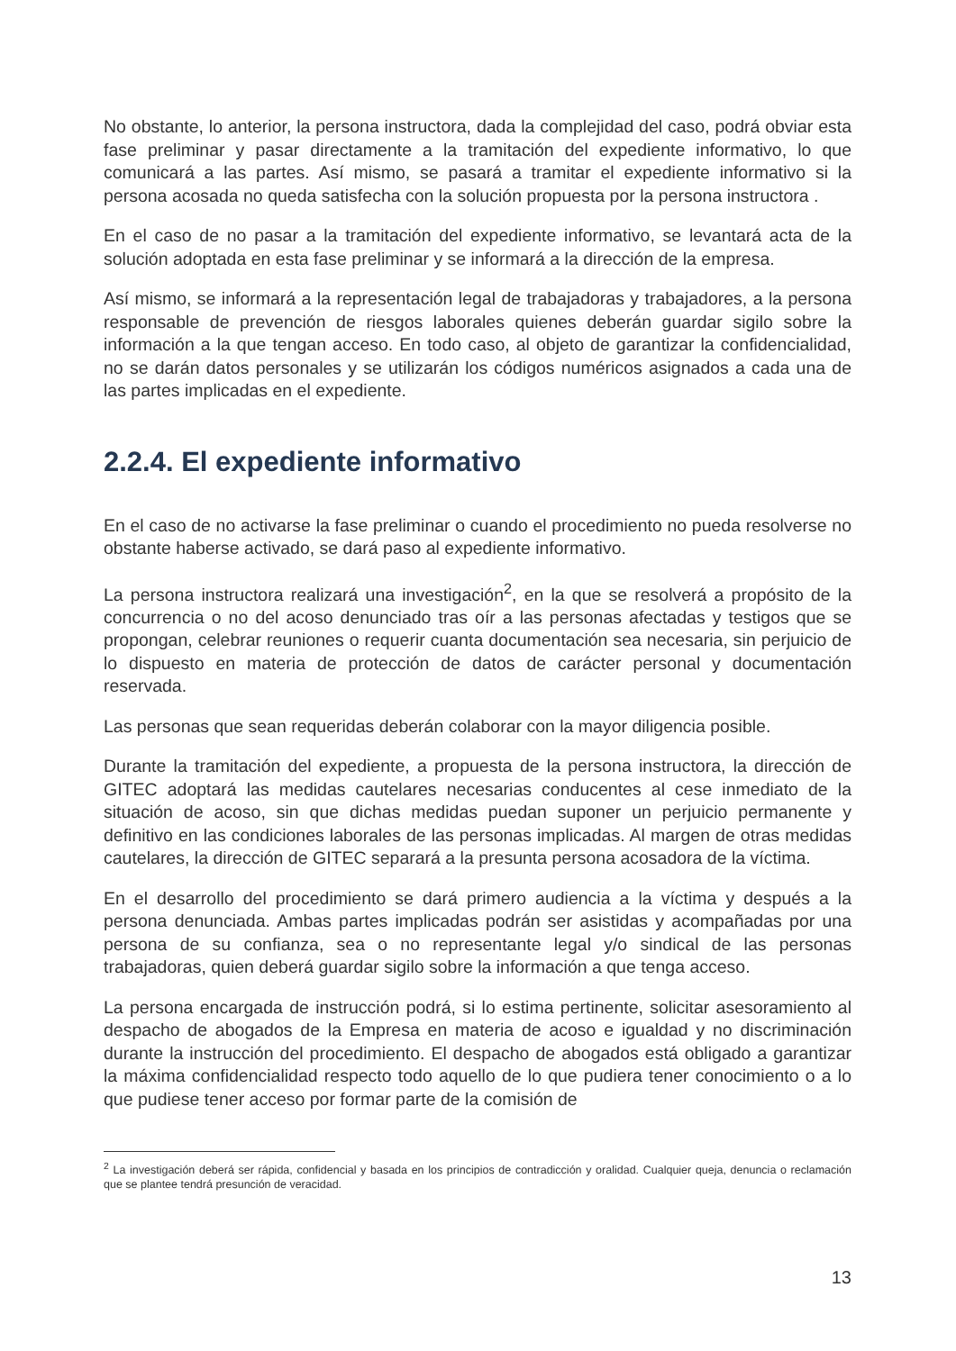No obstante, lo anterior, la persona instructora, dada la complejidad del caso, podrá obviar esta fase preliminar y pasar directamente a la tramitación del expediente informativo, lo que comunicará a las partes. Así mismo, se pasará a tramitar el expediente informativo si la persona acosada no queda satisfecha con la solución propuesta por la persona instructora .
En el caso de no pasar a la tramitación del expediente informativo, se levantará acta de la solución adoptada en esta fase preliminar y se informará a la dirección de la empresa.
Así mismo, se informará a la representación legal de trabajadoras y trabajadores, a la persona responsable de prevención de riesgos laborales quienes deberán guardar sigilo sobre la información a la que tengan acceso. En todo caso, al objeto de garantizar la confidencialidad, no se darán datos personales y se utilizarán los códigos numéricos asignados a cada una de las partes implicadas en el expediente.
2.2.4. El expediente informativo
En el caso de no activarse la fase preliminar o cuando el procedimiento no pueda resolverse no obstante haberse activado, se dará paso al expediente informativo.
La persona instructora realizará una investigación<sup>2</sup>, en la que se resolverá a propósito de la concurrencia o no del acoso denunciado tras oír a las personas afectadas y testigos que se propongan, celebrar reuniones o requerir cuanta documentación sea necesaria, sin perjuicio de lo dispuesto en materia de protección de datos de carácter personal y documentación reservada.
Las personas que sean requeridas deberán colaborar con la mayor diligencia posible.
Durante la tramitación del expediente, a propuesta de la persona instructora, la dirección de GITEC adoptará las medidas cautelares necesarias conducentes al cese inmediato de la situación de acoso, sin que dichas medidas puedan suponer un perjuicio permanente y definitivo en las condiciones laborales de las personas implicadas. Al margen de otras medidas cautelares, la dirección de GITEC separará a la presunta persona acosadora de la víctima.
En el desarrollo del procedimiento se dará primero audiencia a la víctima y después a la persona denunciada. Ambas partes implicadas podrán ser asistidas y acompañadas por una persona de su confianza, sea o no representante legal y/o sindical de las personas trabajadoras, quien deberá guardar sigilo sobre la información a que tenga acceso.
La persona encargada de instrucción podrá, si lo estima pertinente, solicitar asesoramiento al despacho de abogados de la Empresa en materia de acoso e igualdad y no discriminación durante la instrucción del procedimiento. El despacho de abogados está obligado a garantizar la máxima confidencialidad respecto todo aquello de lo que pudiera tener conocimiento o a lo que pudiese tener acceso por formar parte de la comisión de
<sup>2</sup> La investigación deberá ser rápida, confidencial y basada en los principios de contradicción y oralidad. Cualquier queja, denuncia o reclamación que se plantee tendrá presunción de veracidad.
13